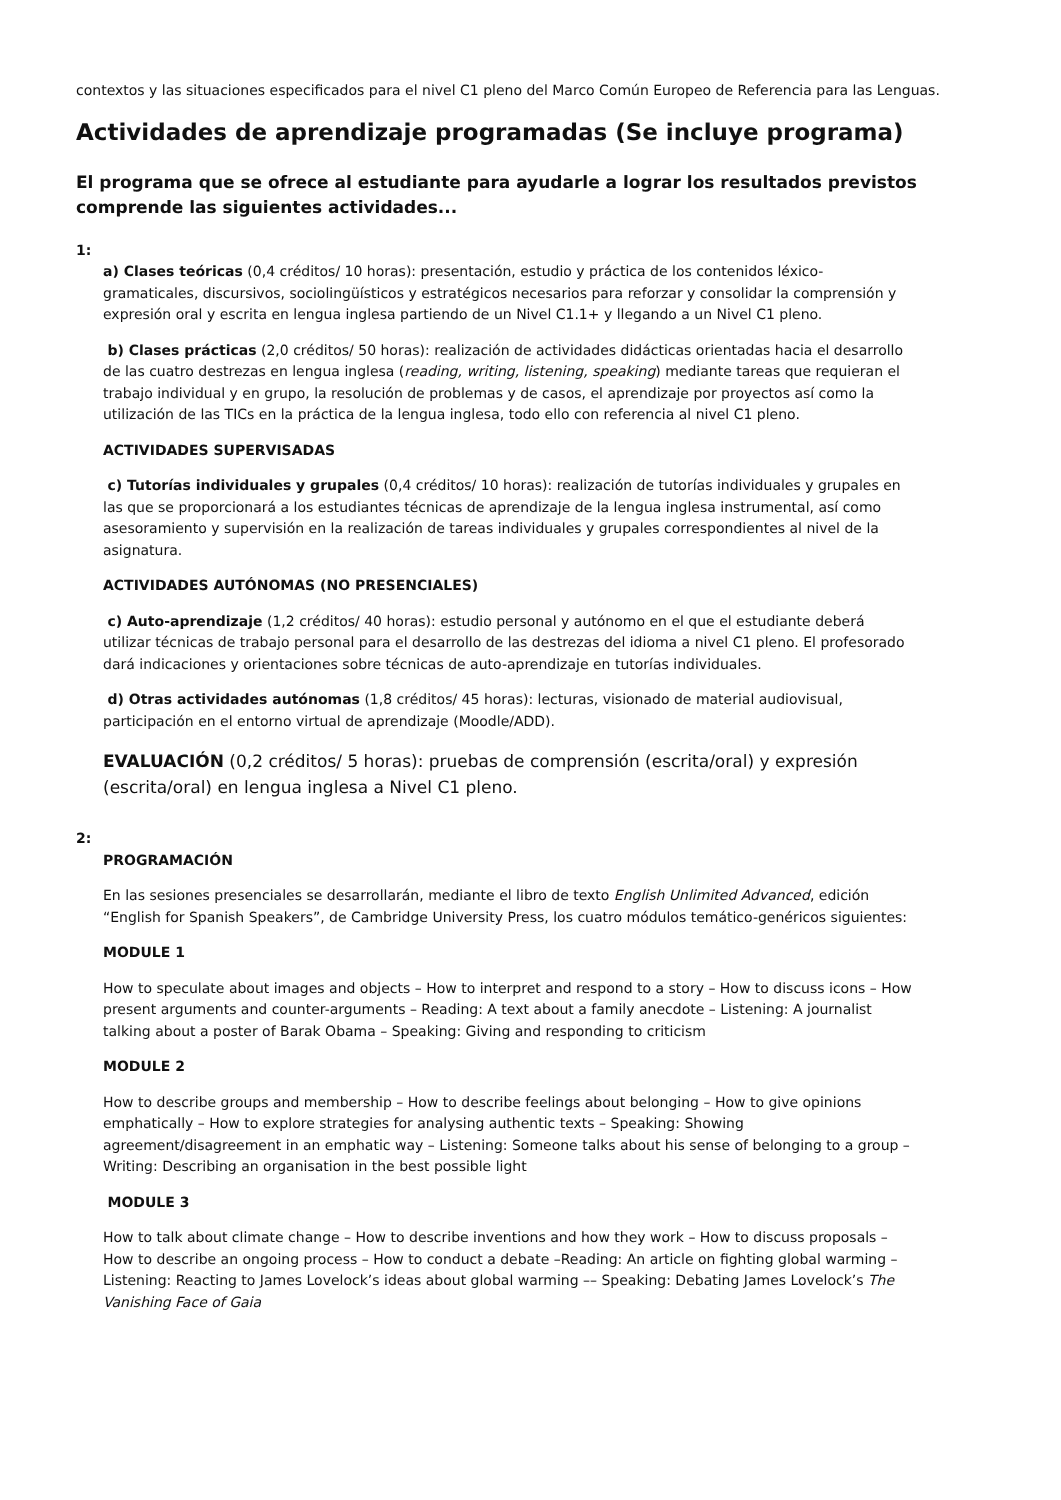contextos y las situaciones especificados para el nivel C1 pleno del Marco Común Europeo de Referencia para las Lenguas.
Actividades de aprendizaje programadas (Se incluye programa)
El programa que se ofrece al estudiante para ayudarle a lograr los resultados previstos comprende las siguientes actividades...
1:
a) Clases teóricas (0,4 créditos/ 10 horas): presentación, estudio y práctica de los contenidos léxico-gramaticales, discursivos, sociolingüísticos y estratégicos necesarios para reforzar y consolidar la comprensión y expresión oral y escrita en lengua inglesa partiendo de un Nivel C1.1+ y llegando a un Nivel C1 pleno.
b) Clases prácticas (2,0 créditos/ 50 horas): realización de actividades didácticas orientadas hacia el desarrollo de las cuatro destrezas en lengua inglesa (reading, writing, listening, speaking) mediante tareas que requieran el trabajo individual y en grupo, la resolución de problemas y de casos, el aprendizaje por proyectos así como la utilización de las TICs en la práctica de la lengua inglesa, todo ello con referencia al nivel C1 pleno.
ACTIVIDADES SUPERVISADAS
c) Tutorías individuales y grupales (0,4 créditos/ 10 horas): realización de tutorías individuales y grupales en las que se proporcionará a los estudiantes técnicas de aprendizaje de la lengua inglesa instrumental, así como asesoramiento y supervisión en la realización de tareas individuales y grupales correspondientes al nivel de la asignatura.
ACTIVIDADES AUTÓNOMAS (NO PRESENCIALES)
c) Auto-aprendizaje (1,2 créditos/ 40 horas): estudio personal y autónomo en el que el estudiante deberá utilizar técnicas de trabajo personal para el desarrollo de las destrezas del idioma a nivel C1 pleno. El profesorado dará indicaciones y orientaciones sobre técnicas de auto-aprendizaje en tutorías individuales.
d) Otras actividades autónomas (1,8 créditos/ 45 horas): lecturas, visionado de material audiovisual, participación en el entorno virtual de aprendizaje (Moodle/ADD).
EVALUACIÓN (0,2 créditos/ 5 horas): pruebas de comprensión (escrita/oral) y expresión (escrita/oral) en lengua inglesa a Nivel C1 pleno.
2:
PROGRAMACIÓN
En las sesiones presenciales se desarrollarán, mediante el libro de texto English Unlimited Advanced, edición “English for Spanish Speakers”, de Cambridge University Press, los cuatro módulos temático-genéricos siguientes:
MODULE 1
How to speculate about images and objects – How to interpret and respond to a story – How to discuss icons – How present arguments and counter-arguments – Reading: A text about a family anecdote – Listening: A journalist talking about a poster of Barak Obama – Speaking: Giving and responding to criticism
MODULE 2
How to describe groups and membership – How to describe feelings about belonging – How to give opinions emphatically – How to explore strategies for analysing authentic texts – Speaking: Showing agreement/disagreement in an emphatic way – Listening: Someone talks about his sense of belonging to a group – Writing: Describing an organisation in the best possible light
MODULE 3
How to talk about climate change – How to describe inventions and how they work – How to discuss proposals – How to describe an ongoing process – How to conduct a debate –Reading: An article on fighting global warming – Listening: Reacting to James Lovelock’s ideas about global warming –– Speaking: Debating James Lovelock’s The Vanishing Face of Gaia